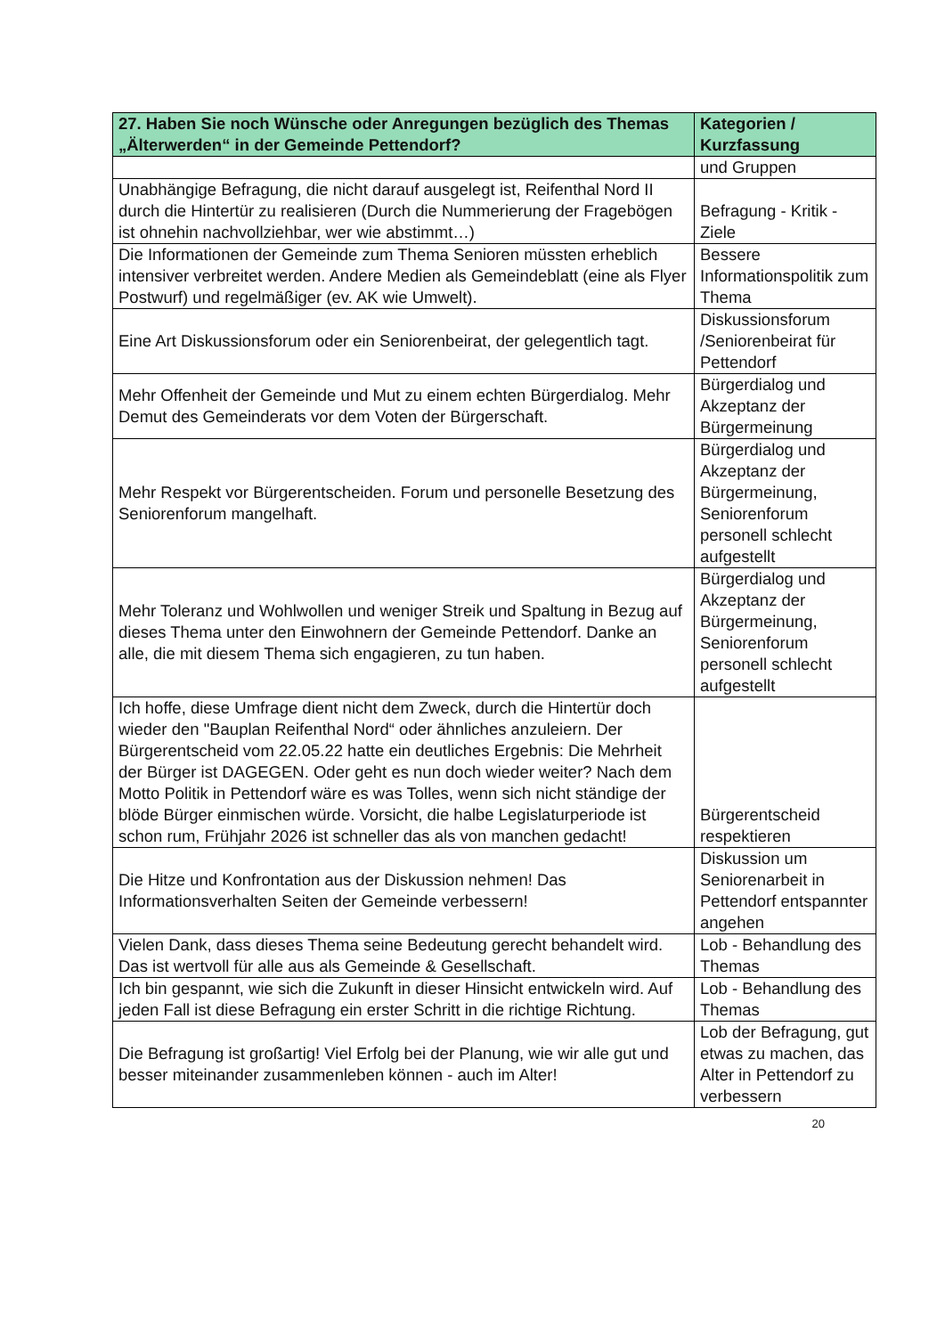| 27. Haben Sie noch Wünsche oder Anregungen bezüglich des Themas „Älterwerden“ in der Gemeinde Pettendorf? | Kategorien / Kurzfassung |
| --- | --- |
| | und Gruppen |
| Unabhängige Befragung, die nicht darauf ausgelegt ist, Reifenthal Nord II durch die Hintertür zu realisieren (Durch die Nummerierung der Fragebögen ist ohnehin nachvollziehbar, wer wie abstimmt…) | Befragung - Kritik - Ziele |
| Die Informationen der Gemeinde zum Thema Senioren müssten erheblich intensiver verbreitet werden. Andere Medien als Gemeindeblatt (eine als Flyer Postwurf) und regelmäßiger (ev. AK wie Umwelt). | Bessere Informationspolitik zum Thema |
| Eine Art Diskussionsforum oder ein Seniorenbeirat, der gelegentlich tagt. | Diskussionsforum /Seniorenbeirat für Pettendorf |
| Mehr Offenheit der Gemeinde und Mut zu einem echten Bürgerdialog. Mehr Demut des Gemeinderats vor dem Voten der Bürgerschaft. | Bürgerdialog und Akzeptanz der Bürgermeinung |
| Mehr Respekt vor Bürgerentscheiden. Forum und personelle Besetzung des Seniorenforum mangelhaft. | Bürgerdialog und Akzeptanz der Bürgermeinung, Seniorenforum personell schlecht aufgestellt |
| Mehr Toleranz und Wohlwollen und weniger Streik und Spaltung in Bezug auf dieses Thema unter den Einwohnern der Gemeinde Pettendorf. Danke an alle, die mit diesem Thema sich engagieren, zu tun haben. | Bürgerdialog und Akzeptanz der Bürgermeinung, Seniorenforum personell schlecht aufgestellt |
| Ich hoffe, diese Umfrage dient nicht dem Zweck, durch die Hintertür doch wieder den "Bauplan Reifenthal Nord“ oder ähnliches anzuleiern. Der Bürgerentscheid vom 22.05.22 hatte ein deutliches Ergebnis: Die Mehrheit der Bürger ist DAGEGEN. Oder geht es nun doch wieder weiter? Nach dem Motto Politik in Pettendorf wäre es was Tolles, wenn sich nicht ständige der blöde Bürger einmischen würde. Vorsicht, die halbe Legislaturperiode ist schon rum, Frühjahr 2026 ist schneller das als von manchen gedacht! | Bürgerentscheid respektieren |
| Die Hitze und Konfrontation aus der Diskussion nehmen! Das Informationsverhalten Seiten der Gemeinde verbessern! | Diskussion um Seniorenarbeit in Pettendorf entspannter angehen |
| Vielen Dank, dass dieses Thema seine Bedeutung gerecht behandelt wird. Das ist wertvoll für alle aus als Gemeinde & Gesellschaft. | Lob - Behandlung des Themas |
| Ich bin gespannt, wie sich die Zukunft in dieser Hinsicht entwickeln wird. Auf jeden Fall ist diese Befragung ein erster Schritt in die richtige Richtung. | Lob - Behandlung des Themas |
| Die Befragung ist großartig! Viel Erfolg bei der Planung, wie wir alle gut und besser miteinander zusammenleben können - auch im Alter! | Lob der Befragung, gut etwas zu machen, das Alter in Pettendorf zu verbessern |
20